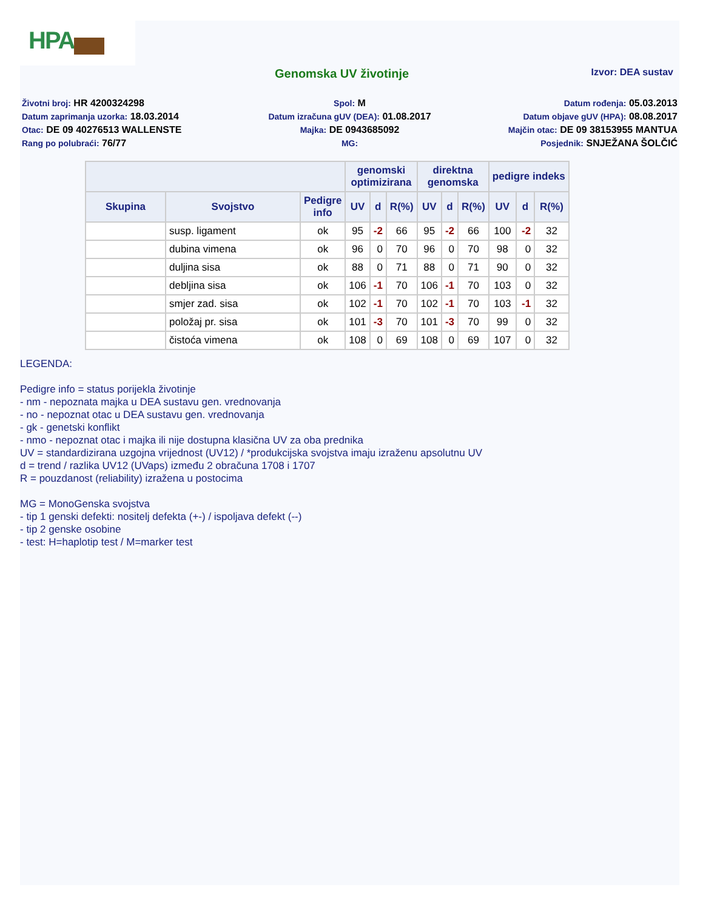HPA
Genomska UV životinje
Izvor: DEA sustav
Životni broj: HR 4200324298
Spol: M
Datum rođenja: 05.03.2013
Datum zaprimanja uzorka: 18.03.2014
Datum izračuna gUV (DEA): 01.08.2017
Datum objave gUV (HPA): 08.08.2017
Otac: DE 09 40276513 WALLENSTE
Majka: DE 0943685092
Majčin otac: DE 09 38153955 MANTUA
Rang po polubraći: 76/77
MG:
Posjednik: SNJEŽANA ŠOLČIĆ
| | | | genomski optimizirana | | | direktna genomska | | | pedigre indeks | | |
| --- | --- | --- | --- | --- | --- | --- | --- | --- | --- | --- | --- |
| Skupina | Svojstvo | Pedigre info | UV | d | R(%) | UV | d | R(%) | UV | d | R(%) |
| | susp. ligament | ok | 95 | -2 | 66 | 95 | -2 | 66 | 100 | -2 | 32 |
| | dubina vimena | ok | 96 | 0 | 70 | 96 | 0 | 70 | 98 | 0 | 32 |
| | duljina sisa | ok | 88 | 0 | 71 | 88 | 0 | 71 | 90 | 0 | 32 |
| | debljina sisa | ok | 106 | -1 | 70 | 106 | -1 | 70 | 103 | 0 | 32 |
| | smjer zad. sisa | ok | 102 | -1 | 70 | 102 | -1 | 70 | 103 | -1 | 32 |
| | položaj pr. sisa | ok | 101 | -3 | 70 | 101 | -3 | 70 | 99 | 0 | 32 |
| | čistoća vimena | ok | 108 | 0 | 69 | 108 | 0 | 69 | 107 | 0 | 32 |
LEGENDA:
Pedigre info = status porijekla životinje
- nm - nepoznata majka u DEA sustavu gen. vrednovanja
- no - nepoznat otac u DEA sustavu gen. vrednovanja
- gk - genetski konflikt
- nmo - nepoznat otac i majka ili nije dostupna klasična UV za oba prednika
UV = standardizirana uzgojna vrijednost (UV12) / *produkcijska svojstva imaju izraženu apsolutnu UV
d = trend / razlika UV12 (UVaps) između 2 obračuna 1708 i 1707
R = pouzdanost (reliability) izražena u postocima
MG = MonoGenska svojstva
- tip 1 genski defekti: nositelj defekta (+-) / ispoljava defekt (--)
- tip 2 genske osobine
- test: H=haplotip test / M=marker test